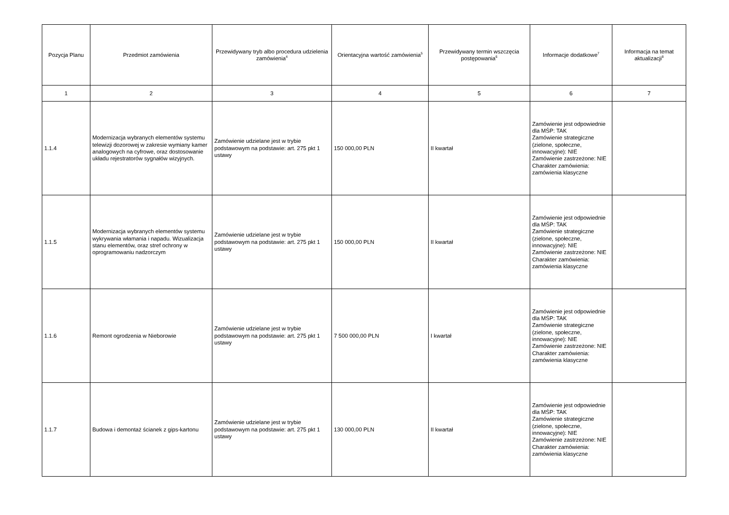| Pozycja Planu | Przedmiot zamówienia | Przewidywany tryb albo procedura udzielenia zamówienia<sup>4</sup> | Orientacyjna wartość zamówienia<sup>5</sup> | Przewidywany termin wszczęcia postępowania<sup>6</sup> | Informacje dodatkowe<sup>7</sup> | Informacja na temat aktualizacji<sup>8</sup> |
| --- | --- | --- | --- | --- | --- | --- |
| 1 | 2 | 3 | 4 | 5 | 6 | 7 |
| 1.1.4 | Modernizacja wybranych elementów systemu telewizji dozorowej w zakresie wymiany kamer analogowych na cyfrowe, oraz dostosowanie układu rejestratorów sygnałów wizyjnych. | Zamówienie udzielane jest w trybie podstawowym na podstawie: art. 275 pkt 1 ustawy | 150 000,00 PLN | II kwartał | Zamówienie jest odpowiednie dla MŚP: TAK Zamówienie strategiczne (zielone, społeczne, innowacyjne): NIE Zamówienie zastrzeżone: NIE Charakter zamówienia: zamówienia klasyczne | |
| 1.1.5 | Modernizacja wybranych elementów systemu wykrywania włamania i napadu. Wizualizacja stanu elementów, oraz stref ochrony w oprogramowaniu nadzorczym | Zamówienie udzielane jest w trybie podstawowym na podstawie: art. 275 pkt 1 ustawy | 150 000,00 PLN | II kwartał | Zamówienie jest odpowiednie dla MŚP: TAK Zamówienie strategiczne (zielone, społeczne, innowacyjne): NIE Zamówienie zastrzeżone: NIE Charakter zamówienia: zamówienia klasyczne | |
| 1.1.6 | Remont ogrodzenia w Nieborowie | Zamówienie udzielane jest w trybie podstawowym na podstawie: art. 275 pkt 1 ustawy | 7 500 000,00 PLN | I kwartał | Zamówienie jest odpowiednie dla MŚP: TAK Zamówienie strategiczne (zielone, społeczne, innowacyjne): NIE Zamówienie zastrzeżone: NIE Charakter zamówienia: zamówienia klasyczne | |
| 1.1.7 | Budowa i demontaż ścianek z gips-kartonu | Zamówienie udzielane jest w trybie podstawowym na podstawie: art. 275 pkt 1 ustawy | 130 000,00 PLN | II kwartał | Zamówienie jest odpowiednie dla MŚP: TAK Zamówienie strategiczne (zielone, społeczne, innowacyjne): NIE Zamówienie zastrzeżone: NIE Charakter zamówienia: zamówienia klasyczne | |